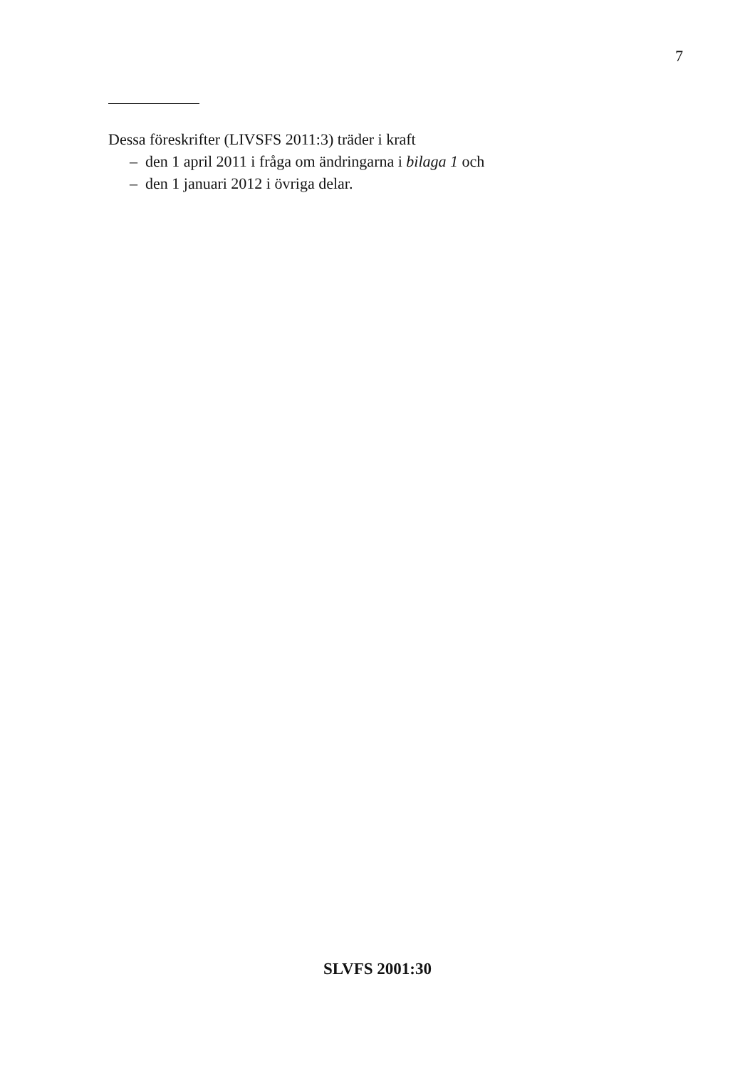7
Dessa föreskrifter (LIVSFS 2011:3) träder i kraft
– den 1 april 2011 i fråga om ändringarna i bilaga 1 och
– den 1 januari 2012 i övriga delar.
SLVFS 2001:30